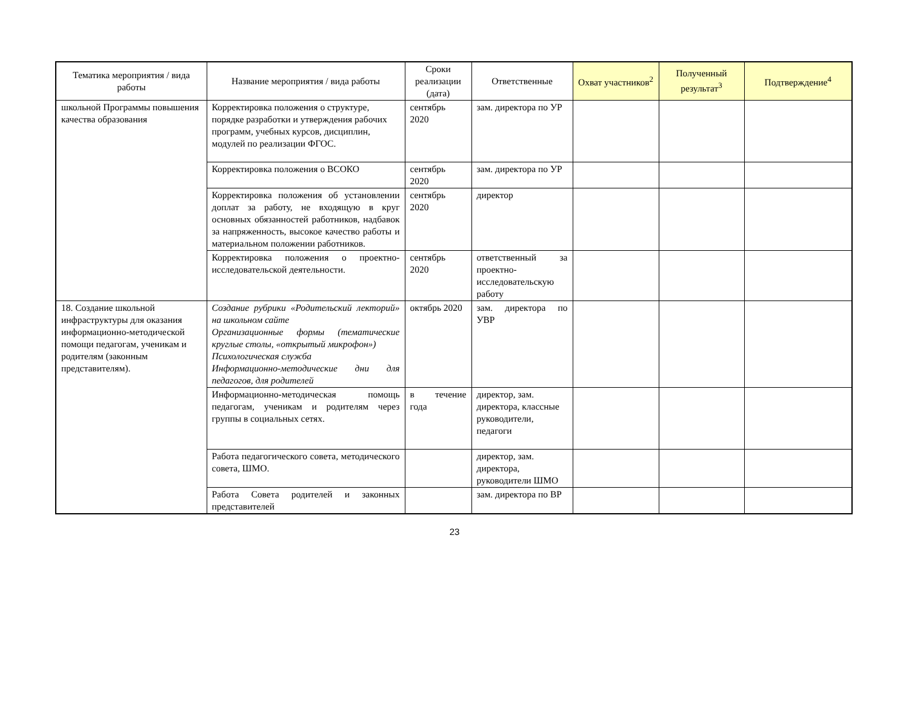| Тематика мероприятия / вида работы | Название мероприятия / вида работы | Сроки реализации (дата) | Ответственные | Охват участников<sup>2</sup> | Полученный результат<sup>3</sup> | Подтверждение<sup>4</sup> |
| --- | --- | --- | --- | --- | --- | --- |
| школьной Программы повышения качества образования | Корректировка положения о структуре, порядке разработки и утверждения рабочих программ, учебных курсов, дисциплин, модулей по реализации ФГОС. | сентябрь 2020 | зам. директора по УР | | | |
| | Корректировка положения о ВСОКО | сентябрь 2020 | зам. директора по УР | | | |
| | Корректировка положения об установлении доплат за работу, не входящую в круг основных обязанностей работников, надбавок за напряженность, высокое качество работы и материальном положении работников. | сентябрь 2020 | директор | | | |
| | Корректировка положения о проектно-исследовательской деятельности. | сентябрь 2020 | ответственный за проектно-исследовательскую работу | | | |
| 18. Создание школьной инфраструктуры для оказания информационно-методической помощи педагогам, ученикам и родителям (законным представителям). | Создание рубрики «Родительский лекторий» на школьном сайте Организационные формы (тематические круглые столы, «открытый микрофон») Психологическая служба Информационно-методические дни для педагогов, для родителей | октябрь 2020 | зам. директора по УВР | | | |
| | Информационно-методическая помощь педагогам, ученикам и родителям через группы в социальных сетях. | в течение года | директор, зам. директора, классные руководители, педагоги | | | |
| | Работа педагогического совета, методического совета, ШМО. | | директор, зам. директора, руководители ШМО | | | |
| | Работа Совета родителей и законных представителей | | зам. директора по ВР | | | |
23